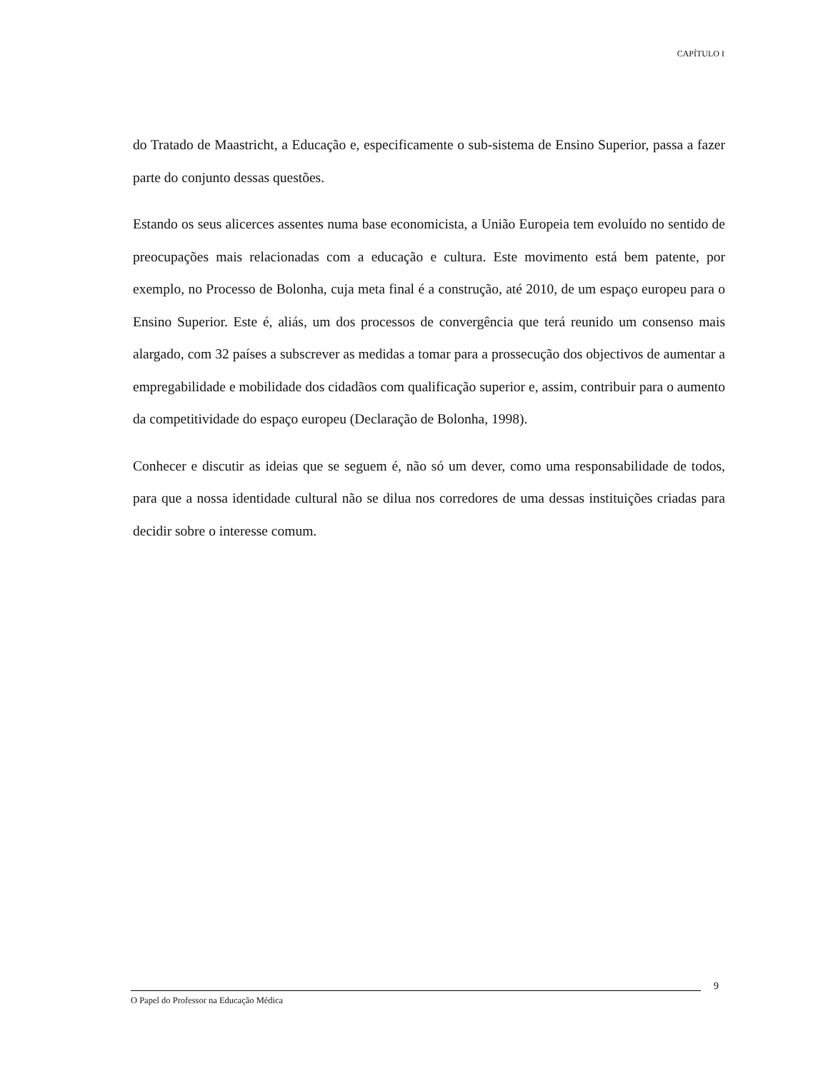CAPÍTULO I
do Tratado de Maastricht, a Educação e, especificamente o sub-sistema de Ensino Superior, passa a fazer parte do conjunto dessas questões.
Estando os seus alicerces assentes numa base economicista, a União Europeia tem evoluído no sentido de preocupações mais relacionadas com a educação e cultura. Este movimento está bem patente, por exemplo, no Processo de Bolonha, cuja meta final é a construção, até 2010, de um espaço europeu para o Ensino Superior. Este é, aliás, um dos processos de convergência que terá reunido um consenso mais alargado, com 32 países a subscrever as medidas a tomar para a prossecução dos objectivos de aumentar a empregabilidade e mobilidade dos cidadãos com qualificação superior e, assim, contribuir para o aumento da competitividade do espaço europeu (Declaração de Bolonha, 1998).
Conhecer e discutir as ideias que se seguem é, não só um dever, como uma responsabilidade de todos, para que a nossa identidade cultural não se dilua nos corredores de uma dessas instituições criadas para decidir sobre o interesse comum.
9
O Papel do Professor na Educação Médica